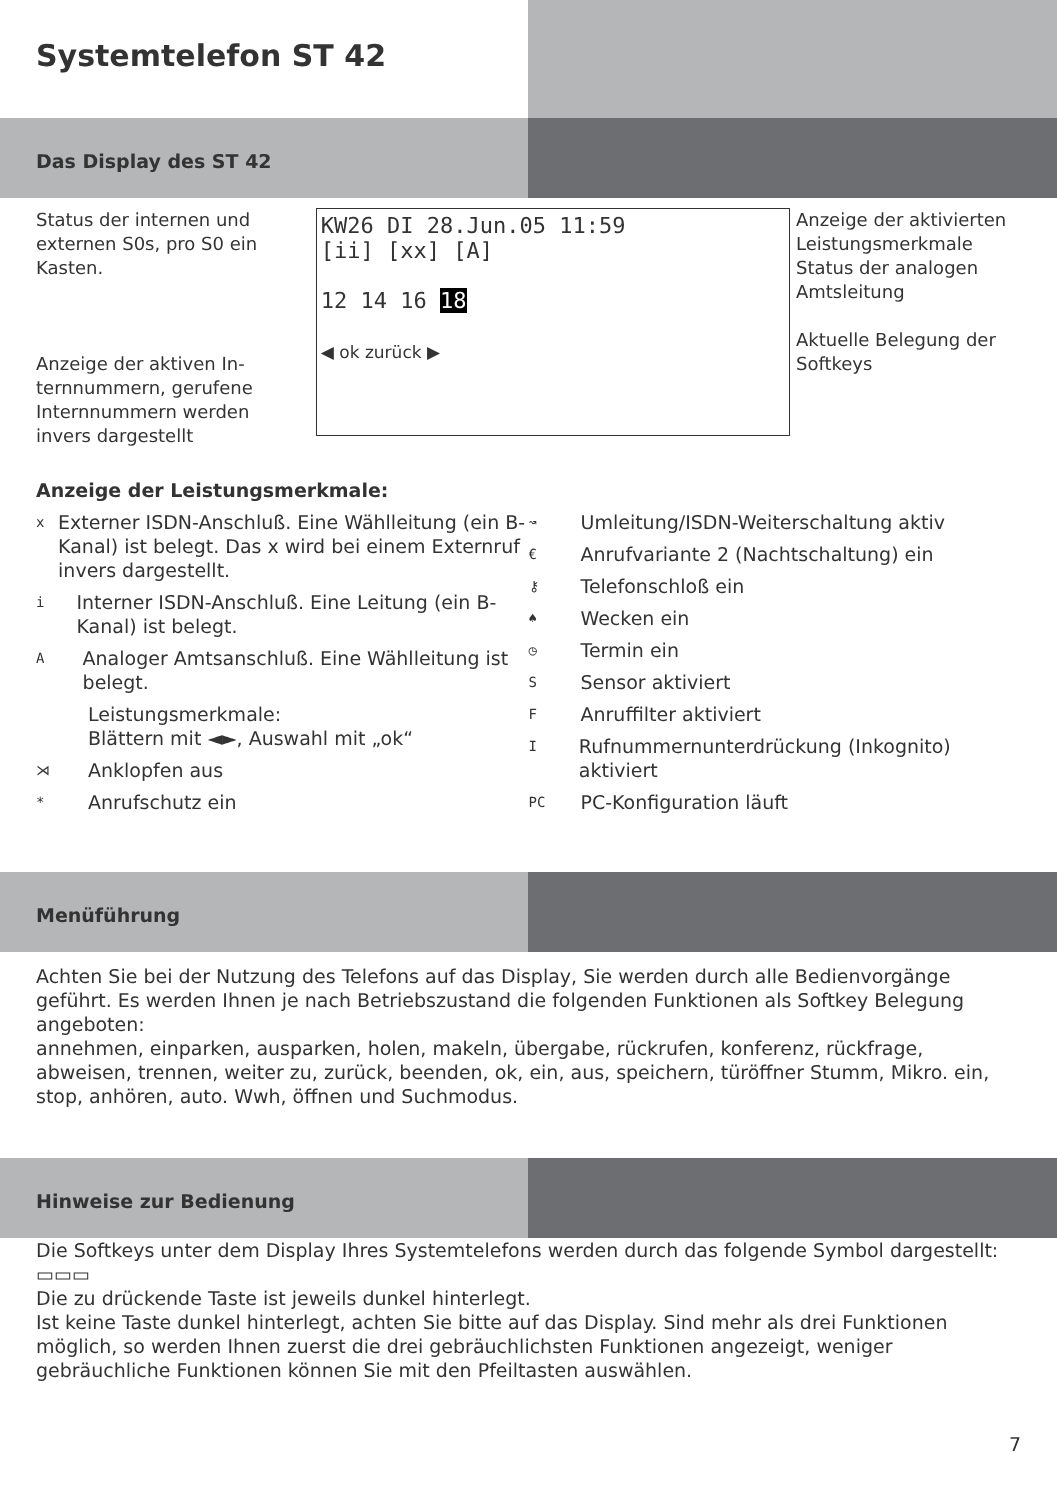Systemtelefon ST 42
Das Display des ST 42
Status der internen und externen S0s, pro S0 ein Kasten.
Anzeige der aktiven In­ternnummern, gerufene Internnummern werden invers dargestellt
KW26 DI 28.Jun.05 11:59
[ii] [xx] [A]
12 14 16 18
◀ ok zurück ▶
Anzeige der aktivierten Leistungsmerkmale
Status der analogen Amtsleitung
Aktuelle Belegung der Softkeys
Anzeige der Leistungsmerkmale:
x Externer ISDN-Anschluß. Eine Wählleitung (ein B-Kanal) ist belegt. Das x wird bei einem Externruf invers dargestellt.
i Interner ISDN-Anschluß. Eine Leitung (ein B-Kanal) ist belegt.
A Analoger Amtsanschluß. Eine Wählleitung ist belegt.
Leistungsmerkmale:
Blättern mit ◄►, Auswahl mit „ok“
⋊ Anklopfen aus
* Anrufschutz ein
↝ Umleitung/ISDN-Weiterschaltung aktiv
€ Anrufvariante 2 (Nachtschaltung) ein
⚷ Telefonschloß ein
♠ Wecken ein
◷ Termin ein
S Sensor aktiviert
F Anruffilter aktiviert
I Rufnummernunterdrückung (Inkognito) aktiviert
PC PC-Konfiguration läuft
Menüführung
Achten Sie bei der Nutzung des Telefons auf das Display, Sie werden durch alle Bedienvorgänge geführt. Es werden Ihnen je nach Betriebszustand die folgenden Funktionen als Softkey Belegung angeboten:
annehmen, einparken, ausparken, holen, makeln, übergabe, rückrufen, konferenz, rückfrage, abweisen, trennen, weiter zu, zurück, beenden, ok, ein, aus, speichern, türöffner Stumm, Mikro. ein, stop, anhören, auto. Wwh, öffnen und Suchmodus.
Hinweise zur Bedienung
Die Softkeys unter dem Display Ihres Systemtelefons werden durch das folgende Symbol dargestellt: ▭▭▭
Die zu drückende Taste ist jeweils dunkel hinterlegt.
Ist keine Taste dunkel hinterlegt, achten Sie bitte auf das Display. Sind mehr als drei Funktionen möglich, so werden Ihnen zuerst die drei gebräuchlichsten Funktionen angezeigt, weniger gebräuchliche Funktionen können Sie mit den Pfeiltasten auswählen.
7